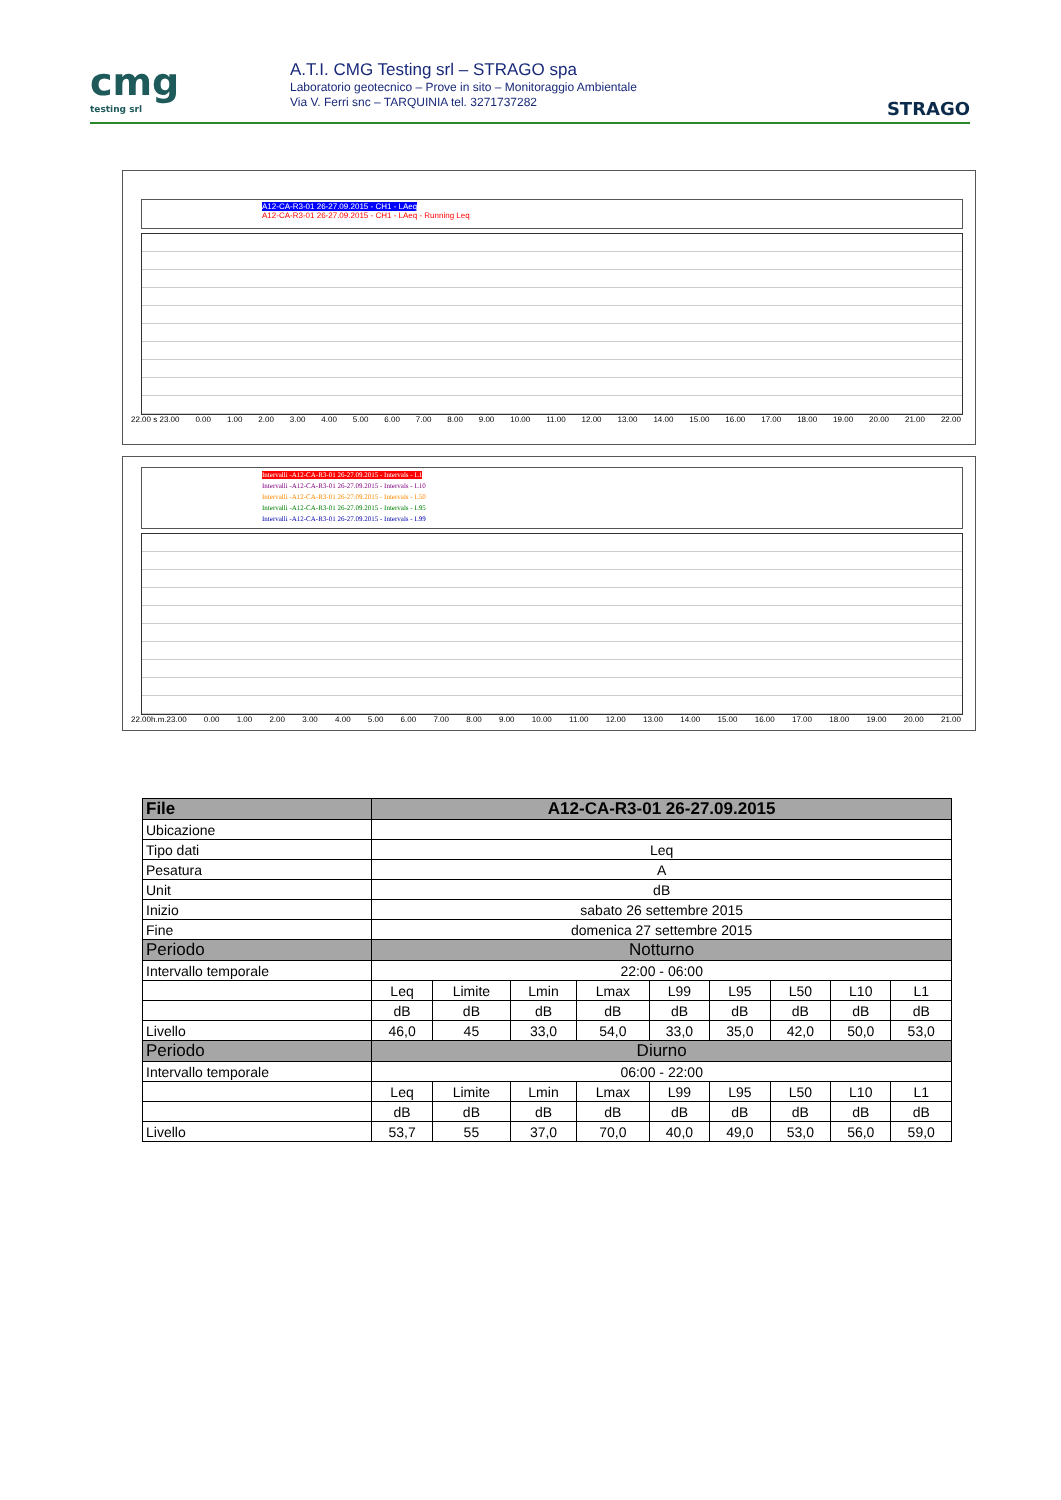cmg
testing srl
A.T.I. CMG Testing srl – STRAGO spa
Laboratorio geotecnico – Prove in sito – Monitoraggio Ambientale
Via V. Ferri snc – TARQUINIA tel. 3271737282
STRAGO
A12-CA-R3-01 26-27.09.2015 - CH1 - LAeq
A12-CA-R3-01 26-27.09.2015 - CH1 - LAeq - Running Leq
22.00 s 23.00 0.00 1.00 2.00 3.00 4.00 5.00 6.00 7.00 8.00 9.00 10.00 11.00 12.00 13.00 14.00 15.00 16.00 17.00 18.00 19.00 20.00 21.00 22.00
Intervalli -A12-CA-R3-01 26-27.09.2015 - Intervals - L1
Intervalli -A12-CA-R3-01 26-27.09.2015 - Intervals - L10
Intervalli -A12-CA-R3-01 26-27.09.2015 - Intervals - L50
Intervalli -A12-CA-R3-01 26-27.09.2015 - Intervals - L95
Intervalli -A12-CA-R3-01 26-27.09.2015 - Intervals - L99
22.00h.m.23.00 0.00 1.00 2.00 3.00 4.00 5.00 6.00 7.00 8.00 9.00 10.00 11.00 12.00 13.00 14.00 15.00 16.00 17.00 18.00 19.00 20.00 21.00
| File | A12-CA-R3-01 26-27.09.2015 | | | | | | | | |
| --- | --- | --- | --- | --- | --- | --- | --- | --- | --- |
| Ubicazione | | | | | | | | | |
| Tipo dati | Leq | | | | | | | | |
| Pesatura | A | | | | | | | | |
| Unit | dB | | | | | | | | |
| Inizio | sabato 26 settembre 2015 | | | | | | | | |
| Fine | domenica 27 settembre 2015 | | | | | | | | |
| Periodo | Notturno | | | | | | | | |
| Intervallo temporale | 22:00 - 06:00 | | | | | | | | |
| | Leq | Limite | Lmin | Lmax | L99 | L95 | L50 | L10 | L1 |
| | dB | dB | dB | dB | dB | dB | dB | dB | dB |
| Livello | 46,0 | 45 | 33,0 | 54,0 | 33,0 | 35,0 | 42,0 | 50,0 | 53,0 |
| Periodo | Diurno | | | | | | | | |
| Intervallo temporale | 06:00 - 22:00 | | | | | | | | |
| | Leq | Limite | Lmin | Lmax | L99 | L95 | L50 | L10 | L1 |
| | dB | dB | dB | dB | dB | dB | dB | dB | dB |
| Livello | 53,7 | 55 | 37,0 | 70,0 | 40,0 | 49,0 | 53,0 | 56,0 | 59,0 |